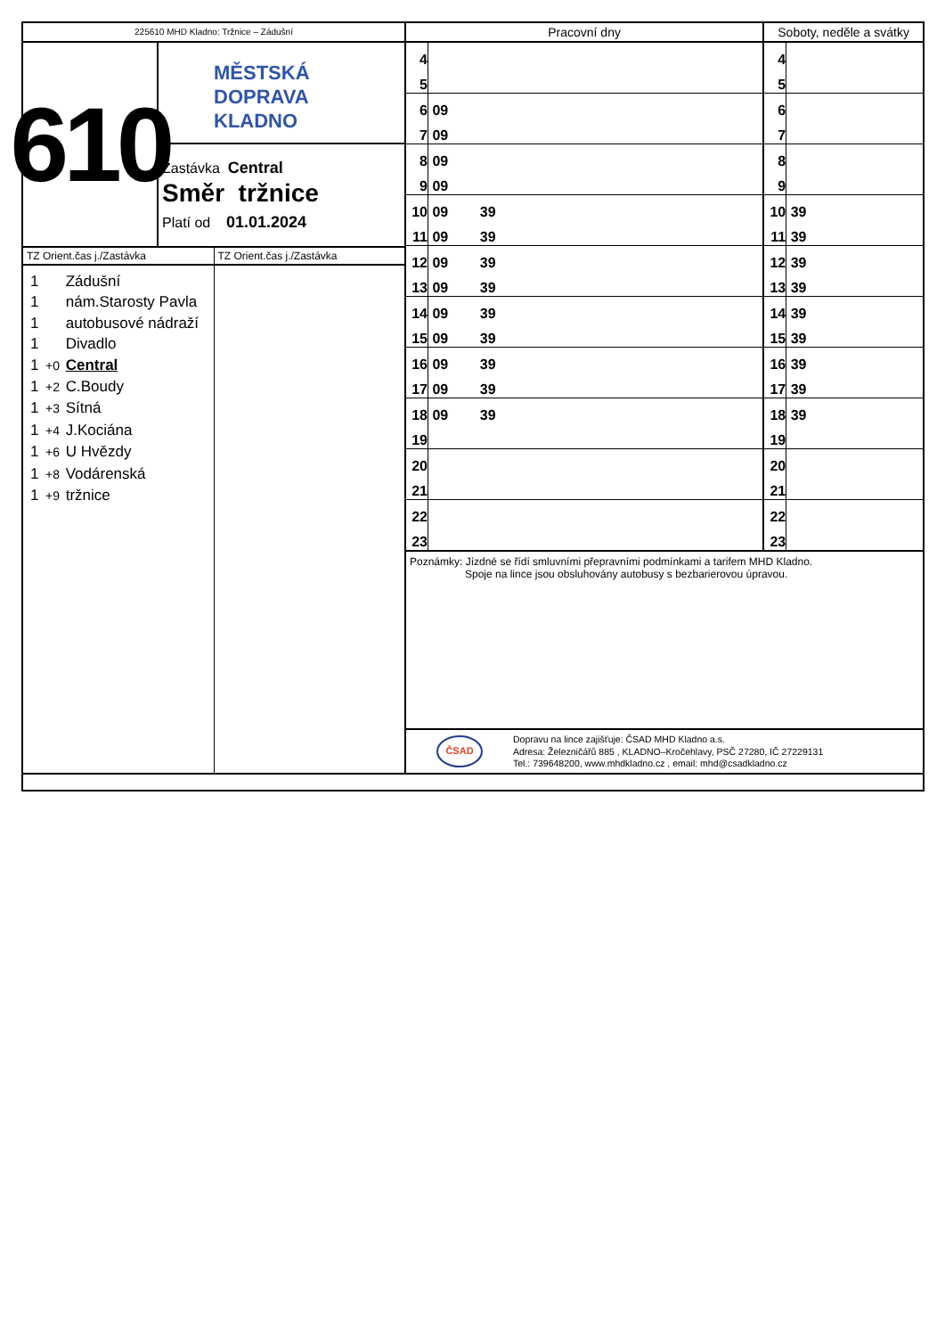225610 MHD Kladno: Tržnice – Zádušní
610
MĚSTSKÁ
DOPRAVA
KLADNO
Zastávka Central
Směr tržnice
Platí od 01.01.2024
TZ Orient.čas j./Zastávka
1 Zádušní
1 nám.Starosty Pavla
1 autobusové nádraží
1 Divadlo
1 +0 Central
1 +2 C.Boudy
1 +3 Sítná
1 +4 J.Kociána
1 +6 U Hvězdy
1 +8 Vodárenská
1 +9 tržnice
TZ Orient.čas j./Zastávka
| Pracovní dny | | Soboty, neděle a svátky | |
| --- | --- | --- | --- |
| 4 | | 4 | |
| 5 | | 5 | |
| 6 | 09 | 6 | |
| 7 | 09 | 7 | |
| 8 | 09 | 8 | |
| 9 | 09 | 9 | |
| 10 | 09 39 | 10 | 39 |
| 11 | 09 39 | 11 | 39 |
| 12 | 09 39 | 12 | 39 |
| 13 | 09 39 | 13 | 39 |
| 14 | 09 39 | 14 | 39 |
| 15 | 09 39 | 15 | 39 |
| 16 | 09 39 | 16 | 39 |
| 17 | 09 39 | 17 | 39 |
| 18 | 09 39 | 18 | 39 |
| 19 | | 19 | |
| 20 | | 20 | |
| 21 | | 21 | |
| 22 | | 22 | |
| 23 | | 23 | |
Poznámky: Jízdné se řídí smluvními přepravními podmínkami a tarifem MHD Kladno.
Spoje na lince jsou obsluhovány autobusy s bezbarierovou úpravou.
ČSAD
Dopravu na lince zajišťuje: ČSAD MHD Kladno a.s.
Adresa: Železničářů 885 , KLADNO–Kročehlavy, PSČ 27280, IČ 27229131
Tel.: 739648200, www.mhdkladno.cz , email: mhd@csadkladno.cz